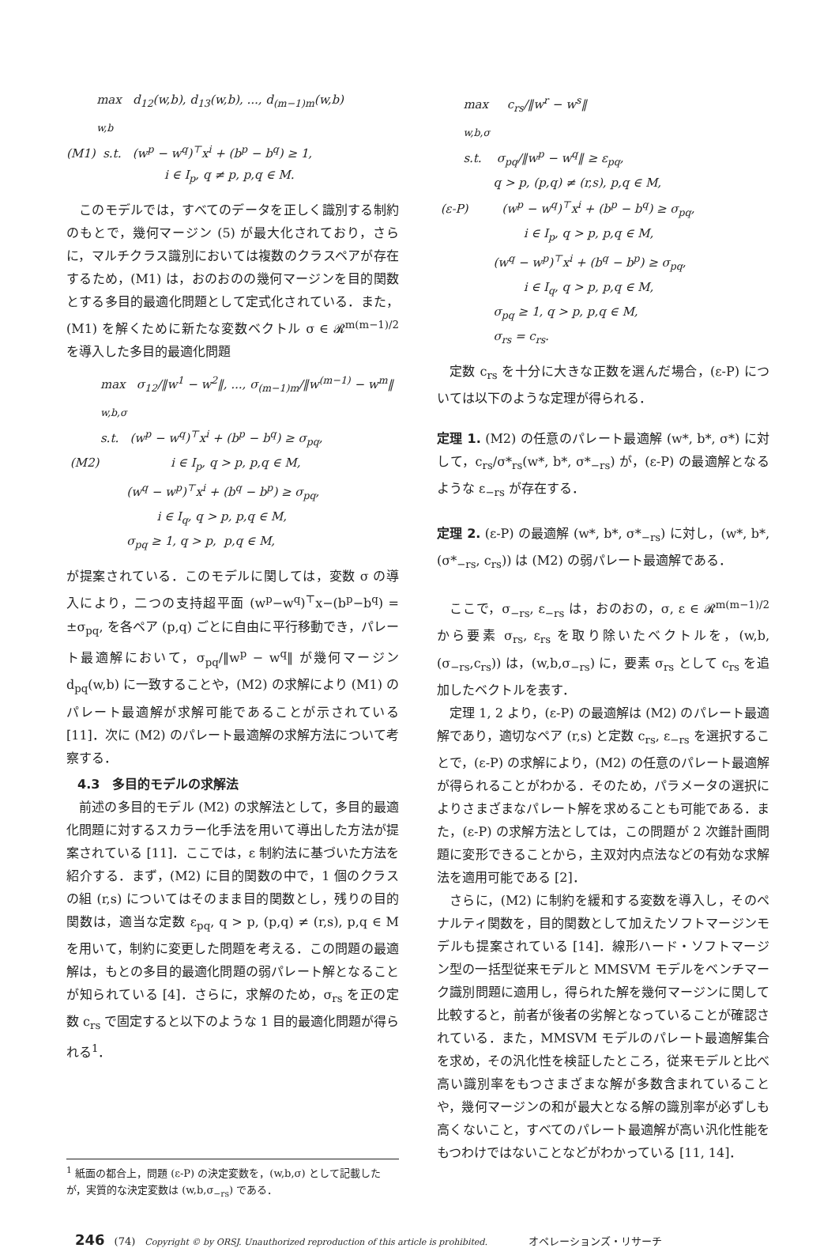max d<sub>12</sub>(w,b), d<sub>13</sub>(w,b), ..., d<sub>(m−1)m</sub>(w,b)
<sub>w,b</sub>
(M1) s.t. (w<sup>p</sup> − w<sup>q</sup>)<sup>⊤</sup>x<sup>i</sup> + (b<sup>p</sup> − b<sup>q</sup>) ≥ 1,
i ∈ I<sub>p</sub>, q ≠ p, p,q ∈ M.
このモデルでは，すべてのデータを正しく識別する制約のもとで，幾何マージン (5) が最大化されており，さらに，マルチクラス識別においては複数のクラスペアが存在するため，(M1) は，おのおのの幾何マージンを目的関数とする多目的最適化問題として定式化されている．また，(M1) を解くために新たな変数ベクトル σ ∈ 𝓡<sup>m(m−1)/2</sup> を導入した多目的最適化問題
max σ<sub>12</sub>/‖w<sup>1</sup> − w<sup>2</sup>‖, ..., σ<sub>(m−1)m</sub>/‖w<sup>(m−1)</sup> − w<sup>m</sup>‖
<sub>w,b,σ</sub>
s.t. (w<sup>p</sup> − w<sup>q</sup>)<sup>⊤</sup>x<sup>i</sup> + (b<sup>p</sup> − b<sup>q</sup>) ≥ σ<sub>pq</sub>,
(M2) i ∈ I<sub>p</sub>, q > p, p,q ∈ M,
(w<sup>q</sup> − w<sup>p</sup>)<sup>⊤</sup>x<sup>i</sup> + (b<sup>q</sup> − b<sup>p</sup>) ≥ σ<sub>pq</sub>,
i ∈ I<sub>q</sub>, q > p, p,q ∈ M,
σ<sub>pq</sub> ≥ 1, q > p, p,q ∈ M,
が提案されている．このモデルに関しては，変数 σ の導入により，二つの支持超平面 (w<sup>p</sup>−w<sup>q</sup>)<sup>⊤</sup>x−(b<sup>p</sup>−b<sup>q</sup>) = ±σ<sub>pq</sub>, を各ペア (p,q) ごとに自由に平行移動でき，パレート最適解において，σ<sub>pq</sub>/‖w<sup>p</sup> − w<sup>q</sup>‖ が幾何マージン d<sub>pq</sub>(w,b) に一致することや，(M2) の求解により (M1) のパレート最適解が求解可能であることが示されている [11]．次に (M2) のパレート最適解の求解方法について考察する．
4.3　多目的モデルの求解法
前述の多目的モデル (M2) の求解法として，多目的最適化問題に対するスカラー化手法を用いて導出した方法が提案されている [11]．ここでは，ε 制約法に基づいた方法を紹介する．まず，(M2) に目的関数の中で，1 個のクラスの組 (r,s) についてはそのまま目的関数とし，残りの目的関数は，適当な定数 ε<sub>pq</sub>, q > p, (p,q) ≠ (r,s), p,q ∈ M を用いて，制約に変更した問題を考える．この問題の最適解は，もとの多目的最適化問題の弱パレート解となることが知られている [4]．さらに，求解のため，σ<sub>rs</sub> を正の定数 c<sub>rs</sub> で固定すると以下のような 1 目的最適化問題が得られる<sup>1</sup>．
<sup>1</sup> 紙面の都合上，問題 (ε-P) の決定変数を，(w,b,σ) として記載したが，実質的な決定変数は (w,b,σ<sub>−rs</sub>) である．
max c<sub>rs</sub>/‖w<sup>r</sup> − w<sup>s</sup>‖
<sub>w,b,σ</sub>
s.t. σ<sub>pq</sub>/‖w<sup>p</sup> − w<sup>q</sup>‖ ≥ ε<sub>pq</sub>,
q > p, (p,q) ≠ (r,s), p,q ∈ M,
(ε-P) (w<sup>p</sup> − w<sup>q</sup>)<sup>⊤</sup>x<sup>i</sup> + (b<sup>p</sup> − b<sup>q</sup>) ≥ σ<sub>pq</sub>,
i ∈ I<sub>p</sub>, q > p, p,q ∈ M,
(w<sup>q</sup> − w<sup>p</sup>)<sup>⊤</sup>x<sup>i</sup> + (b<sup>q</sup> − b<sup>p</sup>) ≥ σ<sub>pq</sub>,
i ∈ I<sub>q</sub>, q > p, p,q ∈ M,
σ<sub>pq</sub> ≥ 1, q > p, p,q ∈ M,
σ<sub>rs</sub> = c<sub>rs</sub>.
定数 c<sub>rs</sub> を十分に大きな正数を選んだ場合，(ε-P) については以下のような定理が得られる．
定理 1. (M2) の任意のパレート最適解 (w*, b*, σ*) に対して，c<sub>rs</sub>/σ*<sub>rs</sub>(w*, b*, σ*<sub>−rs</sub>) が，(ε-P) の最適解となるような ε<sub>−rs</sub> が存在する．
定理 2. (ε-P) の最適解 (w*, b*, σ*<sub>−rs</sub>) に対し，(w*, b*, (σ*<sub>−rs</sub>, c<sub>rs</sub>)) は (M2) の弱パレート最適解である．
ここで，σ<sub>−rs</sub>, ε<sub>−rs</sub> は，おのおの，σ, ε ∈ 𝓡<sup>m(m−1)/2</sup> から要素 σ<sub>rs</sub>, ε<sub>rs</sub> を取り除いたベクトルを，(w,b,(σ<sub>−rs</sub>,c<sub>rs</sub>)) は，(w,b,σ<sub>−rs</sub>) に，要素 σ<sub>rs</sub> として c<sub>rs</sub> を追加したベクトルを表す．
定理 1, 2 より，(ε-P) の最適解は (M2) のパレート最適解であり，適切なペア (r,s) と定数 c<sub>rs</sub>, ε<sub>−rs</sub> を選択することで，(ε-P) の求解により，(M2) の任意のパレート最適解が得られることがわかる．そのため，パラメータの選択によりさまざまなパレート解を求めることも可能である．また，(ε-P) の求解方法としては，この問題が 2 次錐計画問題に変形できることから，主双対内点法などの有効な求解法を適用可能である [2]．
さらに，(M2) に制約を緩和する変数を導入し，そのペナルティ関数を，目的関数として加えたソフトマージンモデルも提案されている [14]．線形ハード・ソフトマージン型の一括型従来モデルと MMSVM モデルをベンチマーク識別問題に適用し，得られた解を幾何マージンに関して比較すると，前者が後者の劣解となっていることが確認されている．また，MMSVM モデルのパレート最適解集合を求め，その汎化性を検証したところ，従来モデルと比べ高い識別率をもつさまざまな解が多数含まれていることや，幾何マージンの和が最大となる解の識別率が必ずしも高くないこと，すべてのパレート最適解が高い汎化性能をもつわけではないことなどがわかっている [11, 14]．
246 (74) Copyright © by ORSJ. Unauthorized reproduction of this article is prohibited. オペレーションズ・リサーチ